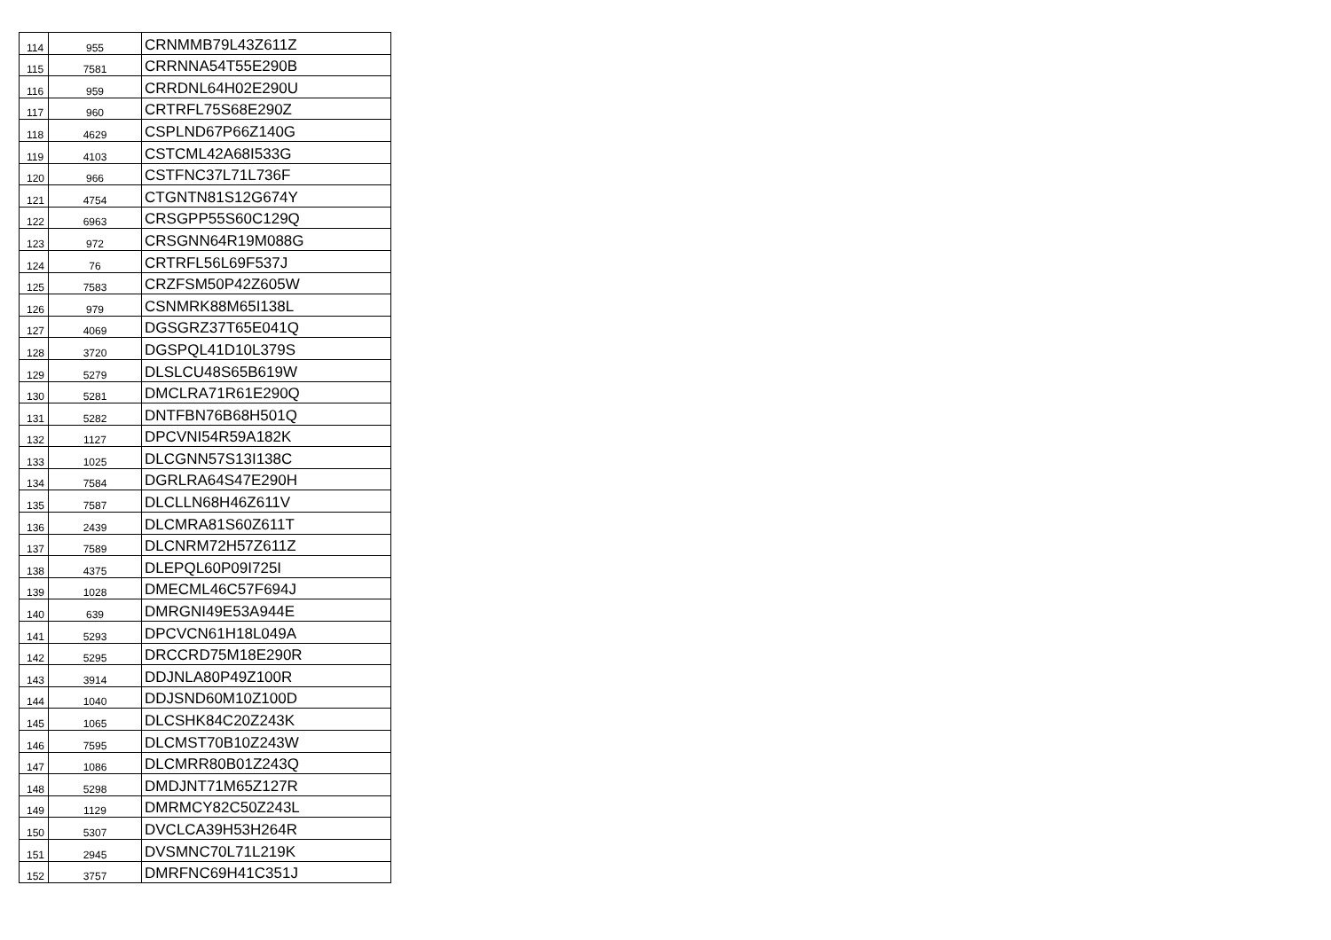| 114 | 955 | CRNMMB79L43Z611Z |
| 115 | 7581 | CRRNNA54T55E290B |
| 116 | 959 | CRRDNL64H02E290U |
| 117 | 960 | CRTRFL75S68E290Z |
| 118 | 4629 | CSPLND67P66Z140G |
| 119 | 4103 | CSTCML42A68I533G |
| 120 | 966 | CSTFNC37L71L736F |
| 121 | 4754 | CTGNTN81S12G674Y |
| 122 | 6963 | CRSGPP55S60C129Q |
| 123 | 972 | CRSGNN64R19M088G |
| 124 | 76 | CRTRFL56L69F537J |
| 125 | 7583 | CRZFSM50P42Z605W |
| 126 | 979 | CSNMRK88M65I138L |
| 127 | 4069 | DGSGRZ37T65E041Q |
| 128 | 3720 | DGSPQL41D10L379S |
| 129 | 5279 | DLSLCU48S65B619W |
| 130 | 5281 | DMCLRA71R61E290Q |
| 131 | 5282 | DNTFBN76B68H501Q |
| 132 | 1127 | DPCVNI54R59A182K |
| 133 | 1025 | DLCGNN57S13I138C |
| 134 | 7584 | DGRLRA64S47E290H |
| 135 | 7587 | DLCLLN68H46Z611V |
| 136 | 2439 | DLCMRA81S60Z611T |
| 137 | 7589 | DLCNRM72H57Z611Z |
| 138 | 4375 | DLEPQL60P09I725I |
| 139 | 1028 | DMECML46C57F694J |
| 140 | 639 | DMRGNI49E53A944E |
| 141 | 5293 | DPCVCN61H18L049A |
| 142 | 5295 | DRCCRD75M18E290R |
| 143 | 3914 | DDJNLA80P49Z100R |
| 144 | 1040 | DDJSND60M10Z100D |
| 145 | 1065 | DLCSHK84C20Z243K |
| 146 | 7595 | DLCMST70B10Z243W |
| 147 | 1086 | DLCMRR80B01Z243Q |
| 148 | 5298 | DMDJNT71M65Z127R |
| 149 | 1129 | DMRMCY82C50Z243L |
| 150 | 5307 | DVCLCA39H53H264R |
| 151 | 2945 | DVSMNC70L71L219K |
| 152 | 3757 | DMRFNC69H41C351J |